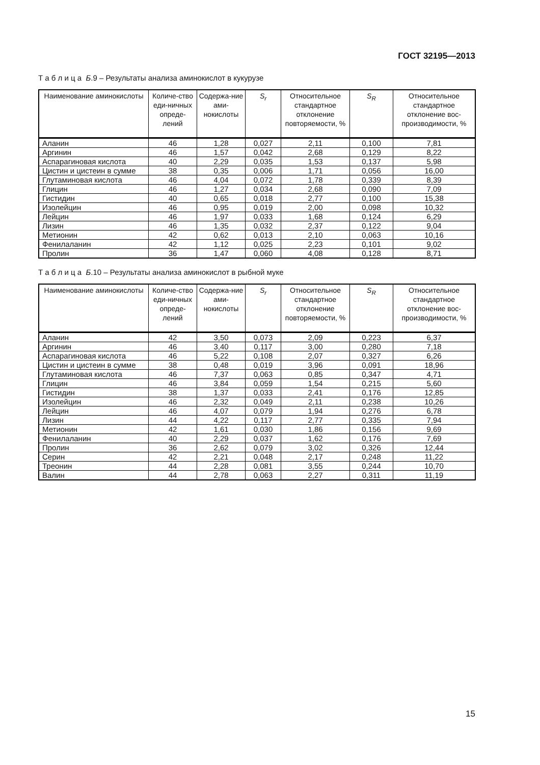ГОСТ 32195—2013
Т а б л и ц а Б.9 – Результаты анализа аминокислот в кукурузе
| Наименование аминокислоты | Количе-ство еди-ничных опреде-лений | Содержа-ние ами-нокислоты | S<sub>r</sub> | Относительное стандартное отклонение повторяемости, % | S<sub>R</sub> | Относительное стандартное отклонение вос-производимости, % |
| --- | --- | --- | --- | --- | --- | --- |
| Аланин | 46 | 1,28 | 0,027 | 2,11 | 0,100 | 7,81 |
| Аргинин | 46 | 1,57 | 0,042 | 2,68 | 0,129 | 8,22 |
| Аспарагиновая кислота | 40 | 2,29 | 0,035 | 1,53 | 0,137 | 5,98 |
| Цистин и цистеин в сумме | 38 | 0,35 | 0,006 | 1,71 | 0,056 | 16,00 |
| Глутаминовая кислота | 46 | 4,04 | 0,072 | 1,78 | 0,339 | 8,39 |
| Глицин | 46 | 1,27 | 0,034 | 2,68 | 0,090 | 7,09 |
| Гистидин | 40 | 0,65 | 0,018 | 2,77 | 0,100 | 15,38 |
| Изолейцин | 46 | 0,95 | 0,019 | 2,00 | 0,098 | 10,32 |
| Лейцин | 46 | 1,97 | 0,033 | 1,68 | 0,124 | 6,29 |
| Лизин | 46 | 1,35 | 0,032 | 2,37 | 0,122 | 9,04 |
| Метионин | 42 | 0,62 | 0,013 | 2,10 | 0,063 | 10,16 |
| Фенилаланин | 42 | 1,12 | 0,025 | 2,23 | 0,101 | 9,02 |
| Пролин | 36 | 1,47 | 0,060 | 4,08 | 0,128 | 8,71 |
Т а б л и ц а Б.10 – Результаты анализа аминокислот в рыбной муке
| Наименование аминокислоты | Количе-ство еди-ничных опреде-лений | Содержа-ние ами-нокислоты | S<sub>r</sub> | Относительное стандартное отклонение повторяемости, % | S<sub>R</sub> | Относительное стандартное отклонение вос-производимости, % |
| --- | --- | --- | --- | --- | --- | --- |
| Аланин | 42 | 3,50 | 0,073 | 2,09 | 0,223 | 6,37 |
| Аргинин | 46 | 3,40 | 0,117 | 3,00 | 0,280 | 7,18 |
| Аспарагиновая кислота | 46 | 5,22 | 0,108 | 2,07 | 0,327 | 6,26 |
| Цистин и цистеин в сумме | 38 | 0,48 | 0,019 | 3,96 | 0,091 | 18,96 |
| Глутаминовая кислота | 46 | 7,37 | 0,063 | 0,85 | 0,347 | 4,71 |
| Глицин | 46 | 3,84 | 0,059 | 1,54 | 0,215 | 5,60 |
| Гистидин | 38 | 1,37 | 0,033 | 2,41 | 0,176 | 12,85 |
| Изолейцин | 46 | 2,32 | 0,049 | 2,11 | 0,238 | 10,26 |
| Лейцин | 46 | 4,07 | 0,079 | 1,94 | 0,276 | 6,78 |
| Лизин | 44 | 4,22 | 0,117 | 2,77 | 0,335 | 7,94 |
| Метионин | 42 | 1,61 | 0,030 | 1,86 | 0,156 | 9,69 |
| Фенилаланин | 40 | 2,29 | 0,037 | 1,62 | 0,176 | 7,69 |
| Пролин | 36 | 2,62 | 0,079 | 3,02 | 0,326 | 12,44 |
| Серин | 42 | 2,21 | 0,048 | 2,17 | 0,248 | 11,22 |
| Треонин | 44 | 2,28 | 0,081 | 3,55 | 0,244 | 10,70 |
| Валин | 44 | 2,78 | 0,063 | 2,27 | 0,311 | 11,19 |
15